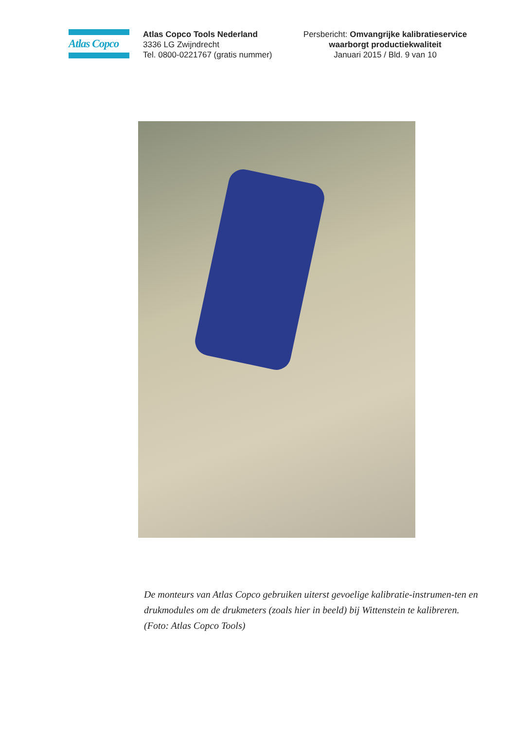Atlas Copco
Atlas Copco Tools Nederland
3336 LG Zwijndrecht
Tel. 0800-0221767 (gratis nummer)
Persbericht: Omvangrijke kalibratieservice waarborgt productiekwaliteit
Januari 2015 / Bld. 9 van 10
De monteurs van Atlas Copco gebruiken uiterst gevoelige kalibratie-instrumen-ten en drukmodules om de drukmeters (zoals hier in beeld) bij Wittenstein te kalibreren. (Foto: Atlas Copco Tools)